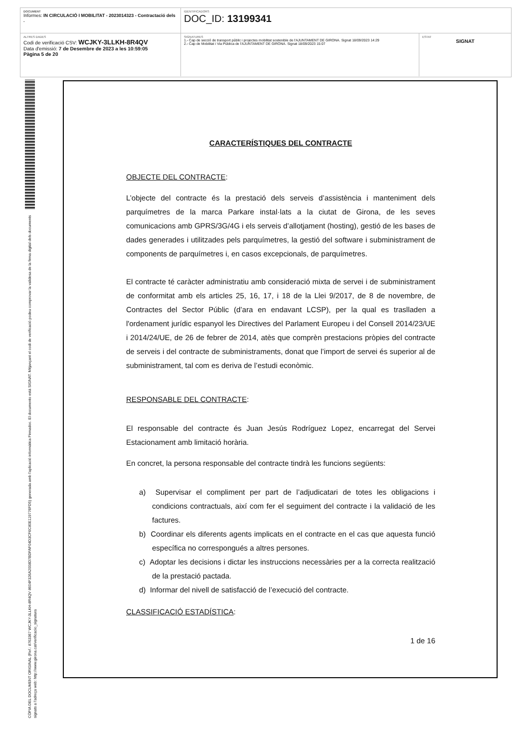DOCUMENT
Informes: IN CIRCULACIÓ I MOBILITAT - 2023014323 - Contractació dels .
IDENTIFICADORS
DOC_ID: 13199341
ALTRES DADES
Codi de verificació CSV: WCJKY-3LLKH-8R4QV
Data d'emissió: 7 de Desembre de 2023 a les 10:59:05
Pàgina 5 de 20
SIGNATURES
1.- Cap de secció de transport públic i projectes mobilitat sostenible de l'AJUNTAMENT DE GIRONA. Signat 18/09/2023 14:29
2.- Cap de Mobilitat i Via Pública de l'AJUNTAMENT DE GIRONA. Signat 18/09/2023 15:07
ESTAT
SIGNAT
CÒPIA DEL DOCUMENT ORIGINAL (Ref.: 8763367 WCJKY-3LLKH-8R4QV 8604F326A2008D7BDFAF04D3CF6C80E119776FD5) generada amb l'aplicació informàtica Firmadoc. El documento está SIGNAT. Mitjançant el codi de verificació podeu comprovar la validesa de la firma digital dels documents signats a l'adreça web: http://www.girona.cat/verificacio_signatura
CARACTERÍSTIQUES DEL CONTRACTE
OBJECTE DEL CONTRACTE:
L’objecte del contracte és la prestació dels serveis d’assistència i manteniment dels parquímetres de la marca Parkare instal·lats a la ciutat de Girona, de les seves comunicacions amb GPRS/3G/4G i els serveis d’allotjament (hosting), gestió de les bases de dades generades i utilitzades pels parquímetres, la gestió del software i subministrament de components de parquímetres i, en casos excepcionals, de parquímetres.
El contracte té caràcter administratiu amb consideració mixta de servei i de subministrament de conformitat amb els articles 25, 16, 17, i 18 de la Llei 9/2017, de 8 de novembre, de Contractes del Sector Públic (d’ara en endavant LCSP), per la qual es traslladen a l'ordenament jurídic espanyol les Directives del Parlament Europeu i del Consell 2014/23/UE i 2014/24/UE, de 26 de febrer de 2014, atès que comprèn prestacions pròpies del contracte de serveis i del contracte de subministraments, donat que l’import de servei és superior al de subministrament, tal com es deriva de l’estudi econòmic.
RESPONSABLE DEL CONTRACTE:
El responsable del contracte és Juan Jesús Rodríguez Lopez, encarregat del Servei Estacionament amb limitació horària.
En concret, la persona responsable del contracte tindrà les funcions següents:
a) Supervisar el compliment per part de l’adjudicatari de totes les obligacions i condicions contractuals, així com fer el seguiment del contracte i la validació de les factures.
b) Coordinar els diferents agents implicats en el contracte en el cas que aquesta funció específica no correspongués a altres persones.
c) Adoptar les decisions i dictar les instruccions necessàries per a la correcta realització de la prestació pactada.
d) Informar del nivell de satisfacció de l’execució del contracte.
CLASSIFICACIÓ ESTADÍSTICA:
1 de 16